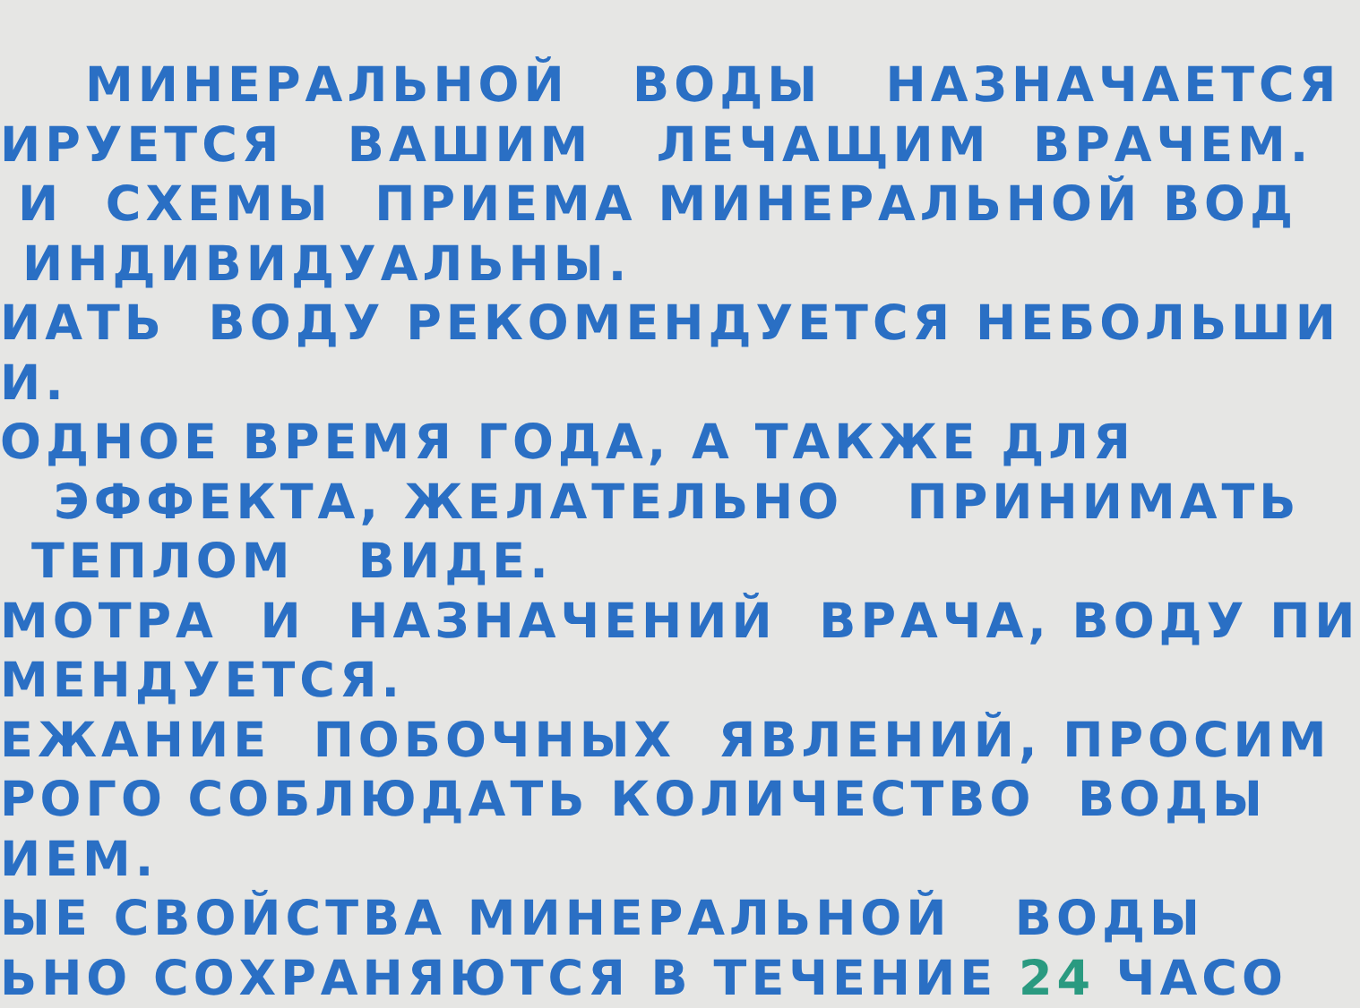МИНЕРАЛЬНОЙ ВОДЫ НАЗНАЧАЕТСЯ
ИРУЕТСЯ ВАШИМ ЛЕЧАЩИМ ВРАЧЕМ.
И СХЕМЫ ПРИЕМА МИНЕРАЛЬНОЙ ВОД
ИНДИВИДУАЛЬНЫ.
ИАТЬ ВОДУ РЕКОМЕНДУЕТСЯ НЕБОЛЬШИ
И.
ОДНОЕ ВРЕМЯ ГОДА, А ТАКЖЕ ДЛЯ
ЭФФЕКТА, ЖЕЛАТЕЛЬНО ПРИНИМАТЬ
ТЕПЛОМ ВИДЕ.
МОТРА И НАЗНАЧЕНИЙ ВРАЧА, ВОДУ ПИ
МЕНДУЕТСЯ.
ЕЖАНИЕ ПОБОЧНЫХ ЯВЛЕНИЙ, ПРОСИМ
РОГО СОБЛЮДАТЬ КОЛИЧЕСТВО ВОДЫ
ИЕМ.
ЫЕ СВОЙСТВА МИНЕРАЛЬНОЙ ВОДЫ
ЬНО СОХРАНЯЮТСЯ В ТЕЧЕНИЕ 24 ЧАСО